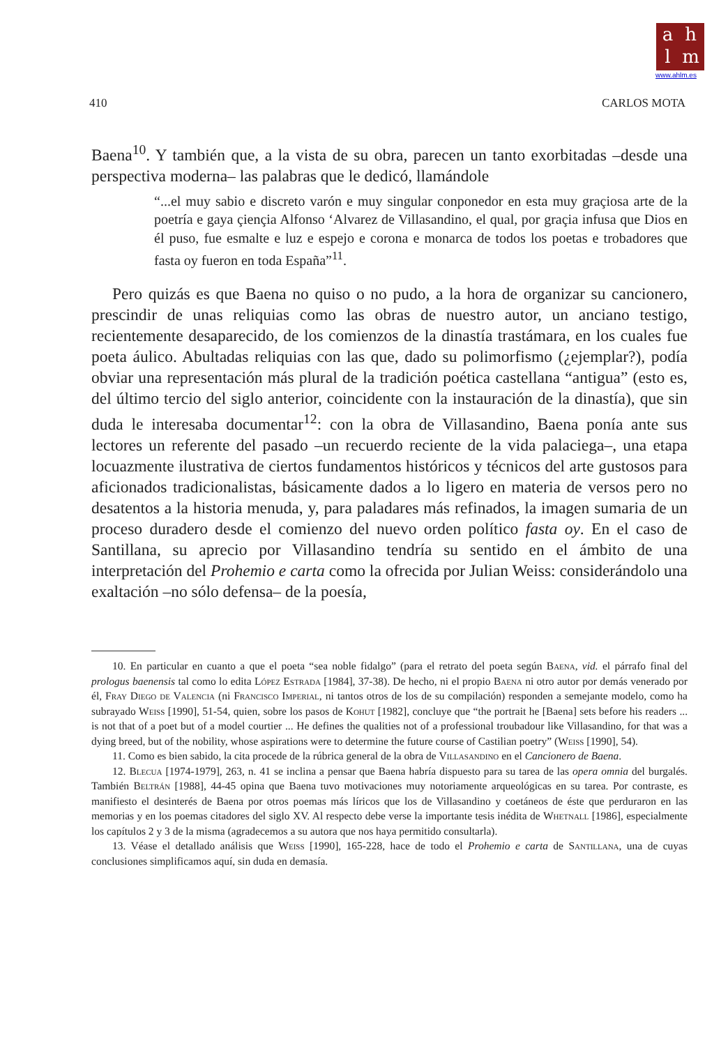a h
l m
www.ahlm.es
410 CARLOS MOTA
Baena<sup>10</sup>. Y también que, a la vista de su obra, parecen un tanto exorbitadas –desde una perspectiva moderna– las palabras que le dedicó, llamándole
“...el muy sabio e discreto varón e muy singular conponedor en esta muy graçiosa arte de la poetría e gaya çiençia Alfonso ‘Alvarez de Villasandino, el qual, por graçia infusa que Dios en él puso, fue esmalte e luz e espejo e corona e monarca de todos los poetas e trobadores que fasta oy fueron en toda España”<sup>11</sup>.
Pero quizás es que Baena no quiso o no pudo, a la hora de organizar su cancionero, prescindir de unas reliquias como las obras de nuestro autor, un anciano testigo, recientemente desaparecido, de los comienzos de la dinastía trastámara, en los cuales fue poeta áulico. Abultadas reliquias con las que, dado su polimorfismo (¿ejemplar?), podía obviar una representación más plural de la tradición poética castellana “antigua” (esto es, del último tercio del siglo anterior, coincidente con la instauración de la dinastía), que sin duda le interesaba documentar<sup>12</sup>: con la obra de Villasandino, Baena ponía ante sus lectores un referente del pasado –un recuerdo reciente de la vida palaciega–, una etapa locuazmente ilustrativa de ciertos fundamentos históricos y técnicos del arte gustosos para aficionados tradicionalistas, básicamente dados a lo ligero en materia de versos pero no desatentos a la historia menuda, y, para paladares más refinados, la imagen sumaria de un proceso duradero desde el comienzo del nuevo orden político fasta oy. En el caso de Santillana, su aprecio por Villasandino tendría su sentido en el ámbito de una interpretación del Prohemio e carta como la ofrecida por Julian Weiss: considerándolo una exaltación –no sólo defensa– de la poesía,
10. En particular en cuanto a que el poeta “sea noble fidalgo” (para el retrato del poeta según Baena, vid. el párrafo final del prologus baenensis tal como lo edita López Estrada [1984], 37-38). De hecho, ni el propio Baena ni otro autor por demás venerado por él, Fray Diego de Valencia (ni Francisco Imperial, ni tantos otros de los de su compilación) responden a semejante modelo, como ha subrayado Weiss [1990], 51-54, quien, sobre los pasos de Kohut [1982], concluye que “the portrait he [Baena] sets before his readers ... is not that of a poet but of a model courtier ... He defines the qualities not of a professional troubadour like Villasandino, for that was a dying breed, but of the nobility, whose aspirations were to determine the future course of Castilian poetry” (Weiss [1990], 54).
11. Como es bien sabido, la cita procede de la rúbrica general de la obra de Villasandino en el Cancionero de Baena.
12. Blecua [1974-1979], 263, n. 41 se inclina a pensar que Baena habría dispuesto para su tarea de las opera omnia del burgalés. También Beltrán [1988], 44-45 opina que Baena tuvo motivaciones muy notoriamente arqueológicas en su tarea. Por contraste, es manifiesto el desinterés de Baena por otros poemas más líricos que los de Villasandino y coetáneos de éste que perduraron en las memorias y en los poemas citadores del siglo XV. Al respecto debe verse la importante tesis inédita de Whetnall [1986], especialmente los capítulos 2 y 3 de la misma (agradecemos a su autora que nos haya permitido consultarla).
13. Véase el detallado análisis que Weiss [1990], 165-228, hace de todo el Prohemio e carta de Santillana, una de cuyas conclusiones simplificamos aquí, sin duda en demasía.